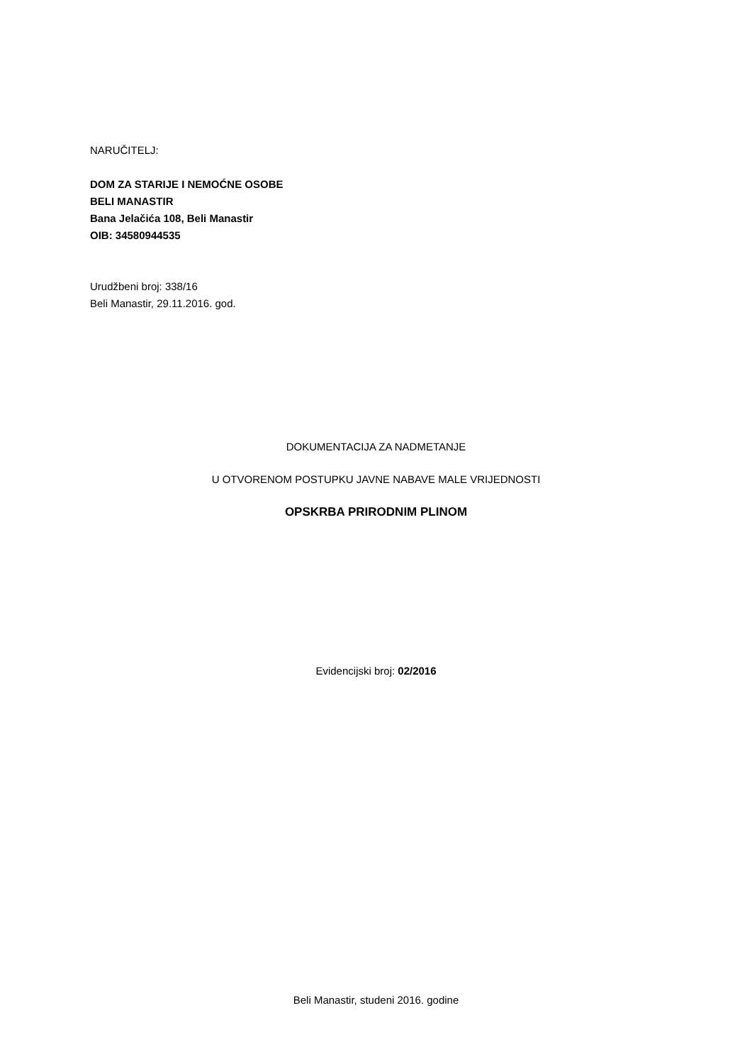NARUČITELJ:
DOM ZA STARIJE I NEMOĆNE OSOBE
BELI MANASTIR
Bana Jelačića 108, Beli Manastir
OIB: 34580944535
Urudžbeni broj: 338/16
Beli Manastir, 29.11.2016. god.
DOKUMENTACIJA ZA NADMETANJE
U OTVORENOM POSTUPKU JAVNE NABAVE MALE VRIJEDNOSTI
OPSKRBA PRIRODNIM PLINOM
Evidencijski broj: 02/2016
Beli Manastir, studeni 2016. godine